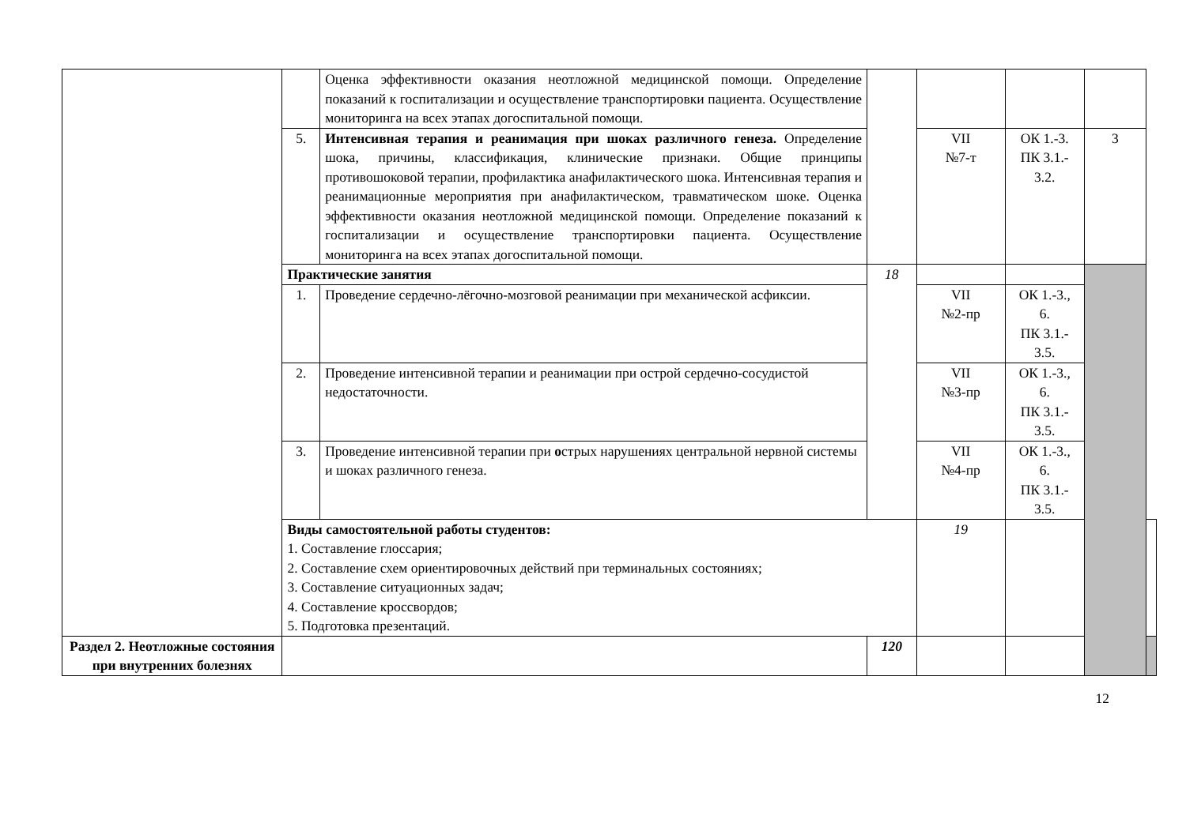| | | Оценка эффективности оказания неотложной медицинской помощи. Определение показаний к госпитализации и осуществление транспортировки пациента. Осуществление мониторинга на всех этапах догоспитальной помощи. | | | | | |
| | 5. | Интенсивная терапия и реанимация при шоках различного генеза. Определение шока, причины, классификация, клинические признаки. Общие принципы противошоковой терапии, профилактика анафилактического шока. Интенсивная терапия и реанимационные мероприятия при анафилактическом, травматическом шоке. Оценка эффективности оказания неотложной медицинской помощи. Определение показаний к госпитализации и осуществление транспортировки пациента. Осуществление мониторинга на всех этапах догоспитальной помощи. | | VII №7-т | ОК 1.-3. ПК 3.1.- 3.2. | 3 | |
| | Практические занятия | | 18 | | | | |
| | 1. | Проведение сердечно-лёгочно-мозговой реанимации при механической асфиксии. | | VII №2-пр | ОК 1.-3., 6. ПК 3.1.- 3.5. | | |
| | 2. | Проведение интенсивной терапии и реанимации при острой сердечно-сосудистой недостаточности. | | VII №3-пр | ОК 1.-3., 6. ПК 3.1.- 3.5. | | |
| | 3. | Проведение интенсивной терапии при о стрых нарушениях центральной нервной системы и шоках различного генеза. | | VII №4-пр | ОК 1.-3., 6. ПК 3.1.- 3.5. | | |
| | Виды самостоятельной работы студентов: 1. Составление глоссария; 2. Составление схем ориентировочных действий при терминальных состояниях; 3. Составление ситуационных задач; 4. Составление кроссвордов; 5. Подготовка презентаций. | | | 19 | | | |
| Раздел 2. Неотложные состояния при внутренних болезнях | | | 120 | | | | |
12